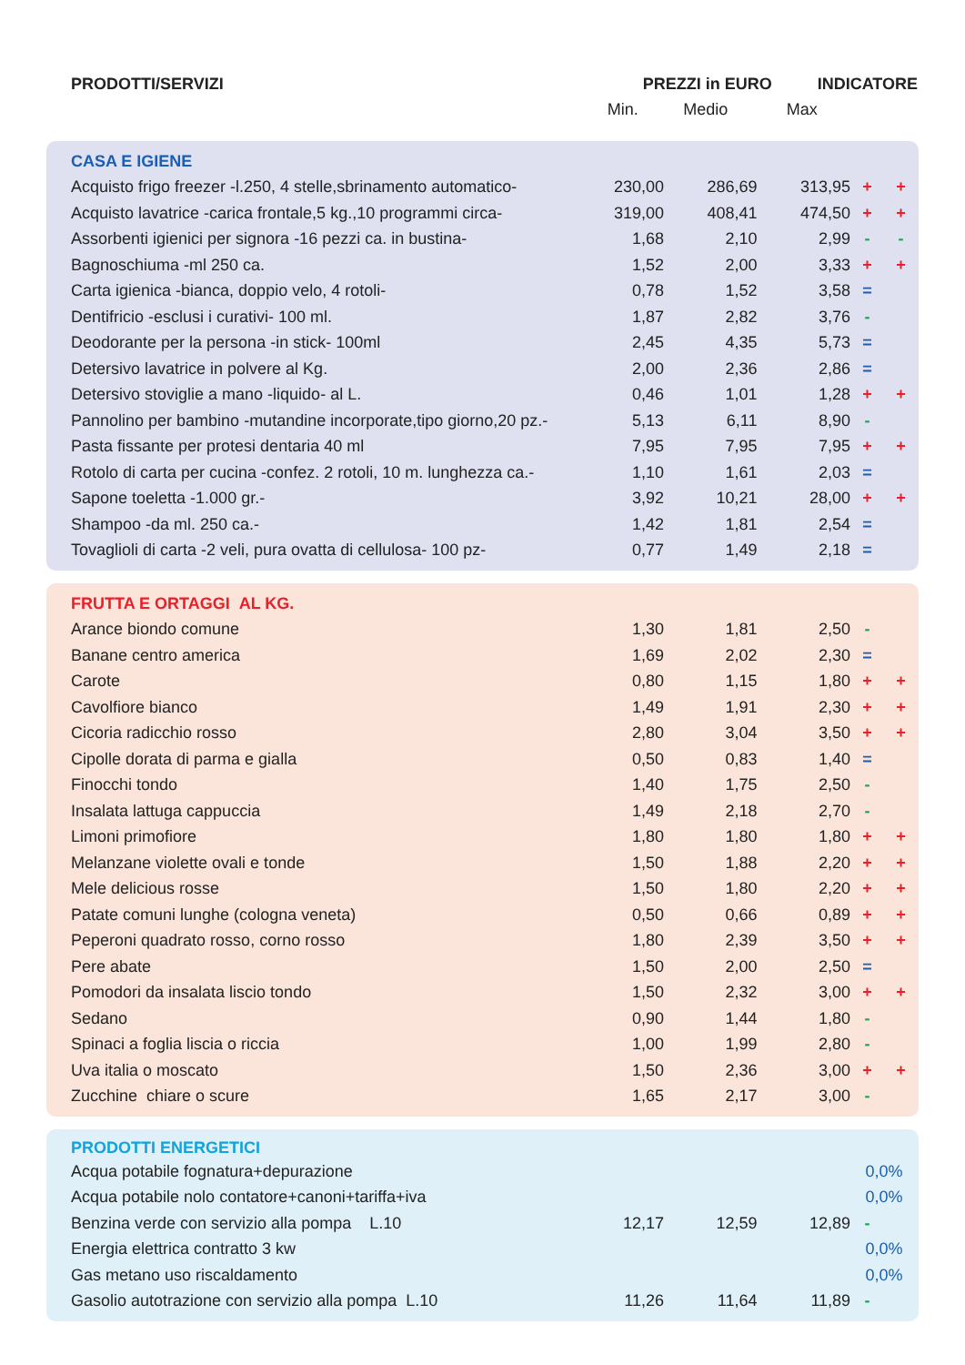| PRODOTTI/SERVIZI | PREZZI in EURO | | | INDICATORE | |
| --- | --- | --- | --- | --- | --- |
| | Min. | Medio | Max | | |
| CASA E IGIENE | | | | | |
| Acquisto frigo freezer -l.250, 4 stelle,sbrinamento automatico- | 230,00 | 286,69 | 313,95 | + | + |
| Acquisto lavatrice -carica frontale,5 kg.,10 programmi circa- | 319,00 | 408,41 | 474,50 | + | + |
| Assorbenti igienici per signora -16 pezzi ca. in bustina- | 1,68 | 2,10 | 2,99 | - | - |
| Bagnoschiuma -ml 250 ca. | 1,52 | 2,00 | 3,33 | + | + |
| Carta igienica -bianca, doppio velo, 4 rotoli- | 0,78 | 1,52 | 3,58 | = | |
| Dentifricio -esclusi i curativi- 100 ml. | 1,87 | 2,82 | 3,76 | - | |
| Deodorante per la persona -in stick- 100ml | 2,45 | 4,35 | 5,73 | = | |
| Detersivo lavatrice in polvere al Kg. | 2,00 | 2,36 | 2,86 | = | |
| Detersivo stoviglie a mano -liquido- al L. | 0,46 | 1,01 | 1,28 | + | + |
| Pannolino per bambino -mutandine incorporate,tipo giorno,20 pz.- | 5,13 | 6,11 | 8,90 | - | |
| Pasta fissante per protesi dentaria 40 ml | 7,95 | 7,95 | 7,95 | + | + |
| Rotolo di carta per cucina -confez. 2 rotoli, 10 m. lunghezza ca.- | 1,10 | 1,61 | 2,03 | = | |
| Sapone toeletta -1.000 gr.- | 3,92 | 10,21 | 28,00 | + | + |
| Shampoo -da ml. 250 ca.- | 1,42 | 1,81 | 2,54 | = | |
| Tovaglioli di carta -2 veli, pura ovatta di cellulosa- 100 pz- | 0,77 | 1,49 | 2,18 | = | |
| FRUTTA E ORTAGGI AL KG. | | | | | |
| Arance biondo comune | 1,30 | 1,81 | 2,50 | - | |
| Banane centro america | 1,69 | 2,02 | 2,30 | = | |
| Carote | 0,80 | 1,15 | 1,80 | + | + |
| Cavolfiore bianco | 1,49 | 1,91 | 2,30 | + | + |
| Cicoria radicchio rosso | 2,80 | 3,04 | 3,50 | + | + |
| Cipolle dorata di parma e gialla | 0,50 | 0,83 | 1,40 | = | |
| Finocchi tondo | 1,40 | 1,75 | 2,50 | - | |
| Insalata lattuga cappuccia | 1,49 | 2,18 | 2,70 | - | |
| Limoni primofiore | 1,80 | 1,80 | 1,80 | + | + |
| Melanzane violette ovali e tonde | 1,50 | 1,88 | 2,20 | + | + |
| Mele delicious rosse | 1,50 | 1,80 | 2,20 | + | + |
| Patate comuni lunghe (cologna veneta) | 0,50 | 0,66 | 0,89 | + | + |
| Peperoni quadrato rosso, corno rosso | 1,80 | 2,39 | 3,50 | + | + |
| Pere abate | 1,50 | 2,00 | 2,50 | = | |
| Pomodori da insalata liscio tondo | 1,50 | 2,32 | 3,00 | + | + |
| Sedano | 0,90 | 1,44 | 1,80 | - | |
| Spinaci a foglia liscia o riccia | 1,00 | 1,99 | 2,80 | - | |
| Uva italia o moscato | 1,50 | 2,36 | 3,00 | + | + |
| Zucchine chiare o scure | 1,65 | 2,17 | 3,00 | - | |
| PRODOTTI ENERGETICI | | | | | |
| Acqua potabile fognatura+depurazione | | | | 0,0% | |
| Acqua potabile nolo contatore+canoni+tariffa+iva | | | | 0,0% | |
| Benzina verde con servizio alla pompa L.10 | 12,17 | 12,59 | 12,89 | - | |
| Energia elettrica contratto 3 kw | | | | 0,0% | |
| Gas metano uso riscaldamento | | | | 0,0% | |
| Gasolio autotrazione con servizio alla pompa L.10 | 11,26 | 11,64 | 11,89 | - | |